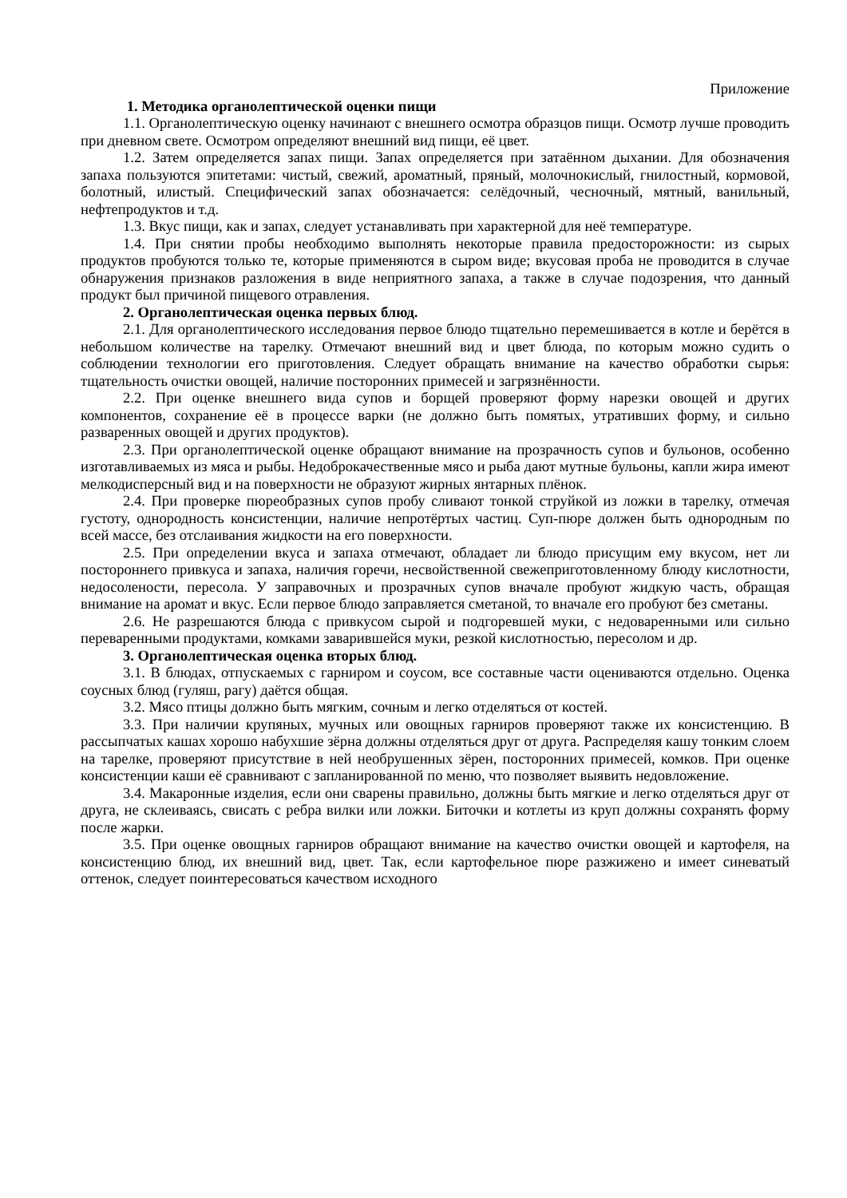Приложение
1. Методика органолептической оценки пищи
1.1. Органолептическую оценку начинают с внешнего осмотра образцов пищи. Осмотр лучше проводить при дневном свете. Осмотром определяют внешний вид пищи, её цвет.
1.2. Затем определяется запах пищи. Запах определяется при затаённом дыхании. Для обозначения запаха пользуются эпитетами: чистый, свежий, ароматный, пряный, молочнокислый, гнилостный, кормовой, болотный, илистый. Специфический запах обозначается: селёдочный, чесночный, мятный, ванильный, нефтепродуктов и т.д.
1.3. Вкус пищи, как и запах, следует устанавливать при характерной для неё температуре.
1.4. При снятии пробы необходимо выполнять некоторые правила предосторожности: из сырых продуктов пробуются только те, которые применяются в сыром виде; вкусовая проба не проводится в случае обнаружения признаков разложения в виде неприятного запаха, а также в случае подозрения, что данный продукт был причиной пищевого отравления.
2. Органолептическая оценка первых блюд.
2.1. Для органолептического исследования первое блюдо тщательно перемешивается в котле и берётся в небольшом количестве на тарелку. Отмечают внешний вид и цвет блюда, по которым можно судить о соблюдении технологии его приготовления. Следует обращать внимание на качество обработки сырья: тщательность очистки овощей, наличие посторонних примесей и загрязнённости.
2.2. При оценке внешнего вида супов и борщей проверяют форму нарезки овощей и других компонентов, сохранение её в процессе варки (не должно быть помятых, утративших форму, и сильно разваренных овощей и других продуктов).
2.3. При органолептической оценке обращают внимание на прозрачность супов и бульонов, особенно изготавливаемых из мяса и рыбы. Недоброкачественные мясо и рыба дают мутные бульоны, капли жира имеют мелкодисперсный вид и на поверхности не образуют жирных янтарных плёнок.
2.4. При проверке пюреобразных супов пробу сливают тонкой струйкой из ложки в тарелку, отмечая густоту, однородность консистенции, наличие непротёртых частиц. Суп-пюре должен быть однородным по всей массе, без отслаивания жидкости на его поверхности.
2.5. При определении вкуса и запаха отмечают, обладает ли блюдо присущим ему вкусом, нет ли постороннего привкуса и запаха, наличия горечи, несвойственной свежеприготовленному блюду кислотности, недосолености, пересола. У заправочных и прозрачных супов вначале пробуют жидкую часть, обращая внимание на аромат и вкус. Если первое блюдо заправляется сметаной, то вначале его пробуют без сметаны.
2.6. Не разрешаются блюда с привкусом сырой и подгоревшей муки, с недоваренными или сильно переваренными продуктами, комками заварившейся муки, резкой кислотностью, пересолом и др.
3. Органолептическая оценка вторых блюд.
3.1. В блюдах, отпускаемых с гарниром и соусом, все составные части оцениваются отдельно. Оценка соусных блюд (гуляш, рагу) даётся общая.
3.2. Мясо птицы должно быть мягким, сочным и легко отделяться от костей.
3.3. При наличии крупяных, мучных или овощных гарниров проверяют также их консистенцию. В рассыпчатых кашах хорошо набухшие зёрна должны отделяться друг от друга. Распределяя кашу тонким слоем на тарелке, проверяют присутствие в ней необрушенных зёрен, посторонних примесей, комков. При оценке консистенции каши её сравнивают с запланированной по меню, что позволяет выявить недовложение.
3.4. Макаронные изделия, если они сварены правильно, должны быть мягкие и легко отделяться друг от друга, не склеиваясь, свисать с ребра вилки или ложки. Биточки и котлеты из круп должны сохранять форму после жарки.
3.5. При оценке овощных гарниров обращают внимание на качество очистки овощей и картофеля, на консистенцию блюд, их внешний вид, цвет. Так, если картофельное пюре разжижено и имеет синеватый оттенок, следует поинтересоваться качеством исходного